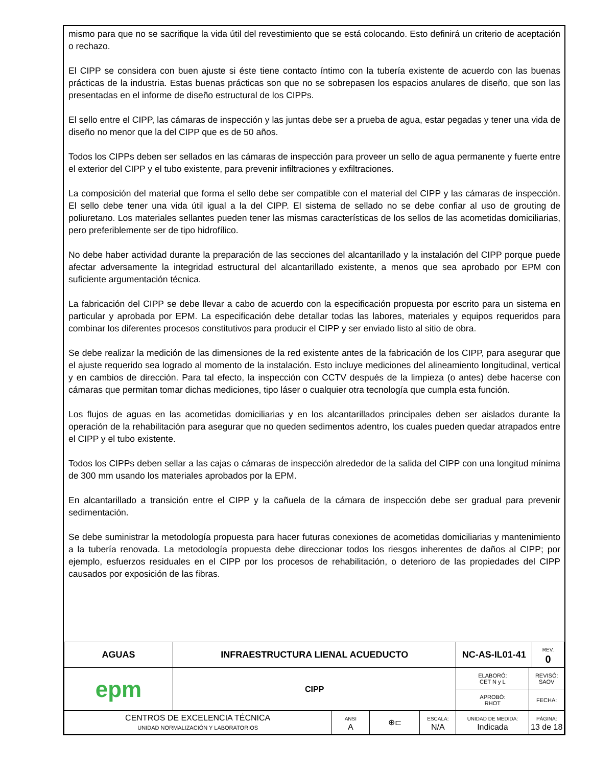mismo para que no se sacrifique la vida útil del revestimiento que se está colocando. Esto definirá un criterio de aceptación o rechazo.
El CIPP se considera con buen ajuste si éste tiene contacto íntimo con la tubería existente de acuerdo con las buenas prácticas de la industria. Estas buenas prácticas son que no se sobrepasen los espacios anulares de diseño, que son las presentadas en el informe de diseño estructural de los CIPPs.
El sello entre el CIPP, las cámaras de inspección y las juntas debe ser a prueba de agua, estar pegadas y tener una vida de diseño no menor que la del CIPP que es de 50 años.
Todos los CIPPs deben ser sellados en las cámaras de inspección para proveer un sello de agua permanente y fuerte entre el exterior del CIPP y el tubo existente, para prevenir infiltraciones y exfiltraciones.
La composición del material que forma el sello debe ser compatible con el material del CIPP y las cámaras de inspección. El sello debe tener una vida útil igual a la del CIPP. El sistema de sellado no se debe confiar al uso de grouting de poliuretano. Los materiales sellantes pueden tener las mismas características de los sellos de las acometidas domiciliarias, pero preferiblemente ser de tipo hidrofílico.
No debe haber actividad durante la preparación de las secciones del alcantarillado y la instalación del CIPP porque puede afectar adversamente la integridad estructural del alcantarillado existente, a menos que sea aprobado por EPM con suficiente argumentación técnica.
La fabricación del CIPP se debe llevar a cabo de acuerdo con la especificación propuesta por escrito para un sistema en particular y aprobada por EPM. La especificación debe detallar todas las labores, materiales y equipos requeridos para combinar los diferentes procesos constitutivos para producir el CIPP y ser enviado listo al sitio de obra.
Se debe realizar la medición de las dimensiones de la red existente antes de la fabricación de los CIPP, para asegurar que el ajuste requerido sea logrado al momento de la instalación. Esto incluye mediciones del alineamiento longitudinal, vertical y en cambios de dirección. Para tal efecto, la inspección con CCTV después de la limpieza (o antes) debe hacerse con cámaras que permitan tomar dichas mediciones, tipo láser o cualquier otra tecnología que cumpla esta función.
Los flujos de aguas en las acometidas domiciliarias y en los alcantarillados principales deben ser aislados durante la operación de la rehabilitación para asegurar que no queden sedimentos adentro, los cuales pueden quedar atrapados entre el CIPP y el tubo existente.
Todos los CIPPs deben sellar a las cajas o cámaras de inspección alrededor de la salida del CIPP con una longitud mínima de 300 mm usando los materiales aprobados por la EPM.
En alcantarillado a transición entre el CIPP y la cañuela de la cámara de inspección debe ser gradual para prevenir sedimentación.
Se debe suministrar la metodología propuesta para hacer futuras conexiones de acometidas domiciliarias y mantenimiento a la tubería renovada. La metodología propuesta debe direccionar todos los riesgos inherentes de daños al CIPP; por ejemplo, esfuerzos residuales en el CIPP por los procesos de rehabilitación, o deterioro de las propiedades del CIPP causados por exposición de las fibras.
| AGUAS | INFRAESTRUCTURA LIENAL ACUEDUCTO | | | | NC-AS-IL01-41 | | REV. 0 |
| epm | CIPP | | | | ELABORÓ: CET N y L | REVISÓ: SAOV | |
| | | | | | APROBÓ: RHOT | FECHA: | |
| CENTROS DE EXCELENCIA TÉCNICA UNIDAD NORMALIZACIÓN Y LABORATORIOS | | ANSI A | ⊕⊏ | ESCALA: N/A | UNIDAD DE MEDIDA: Indicada | PÁGINA: 13 de 18 | |